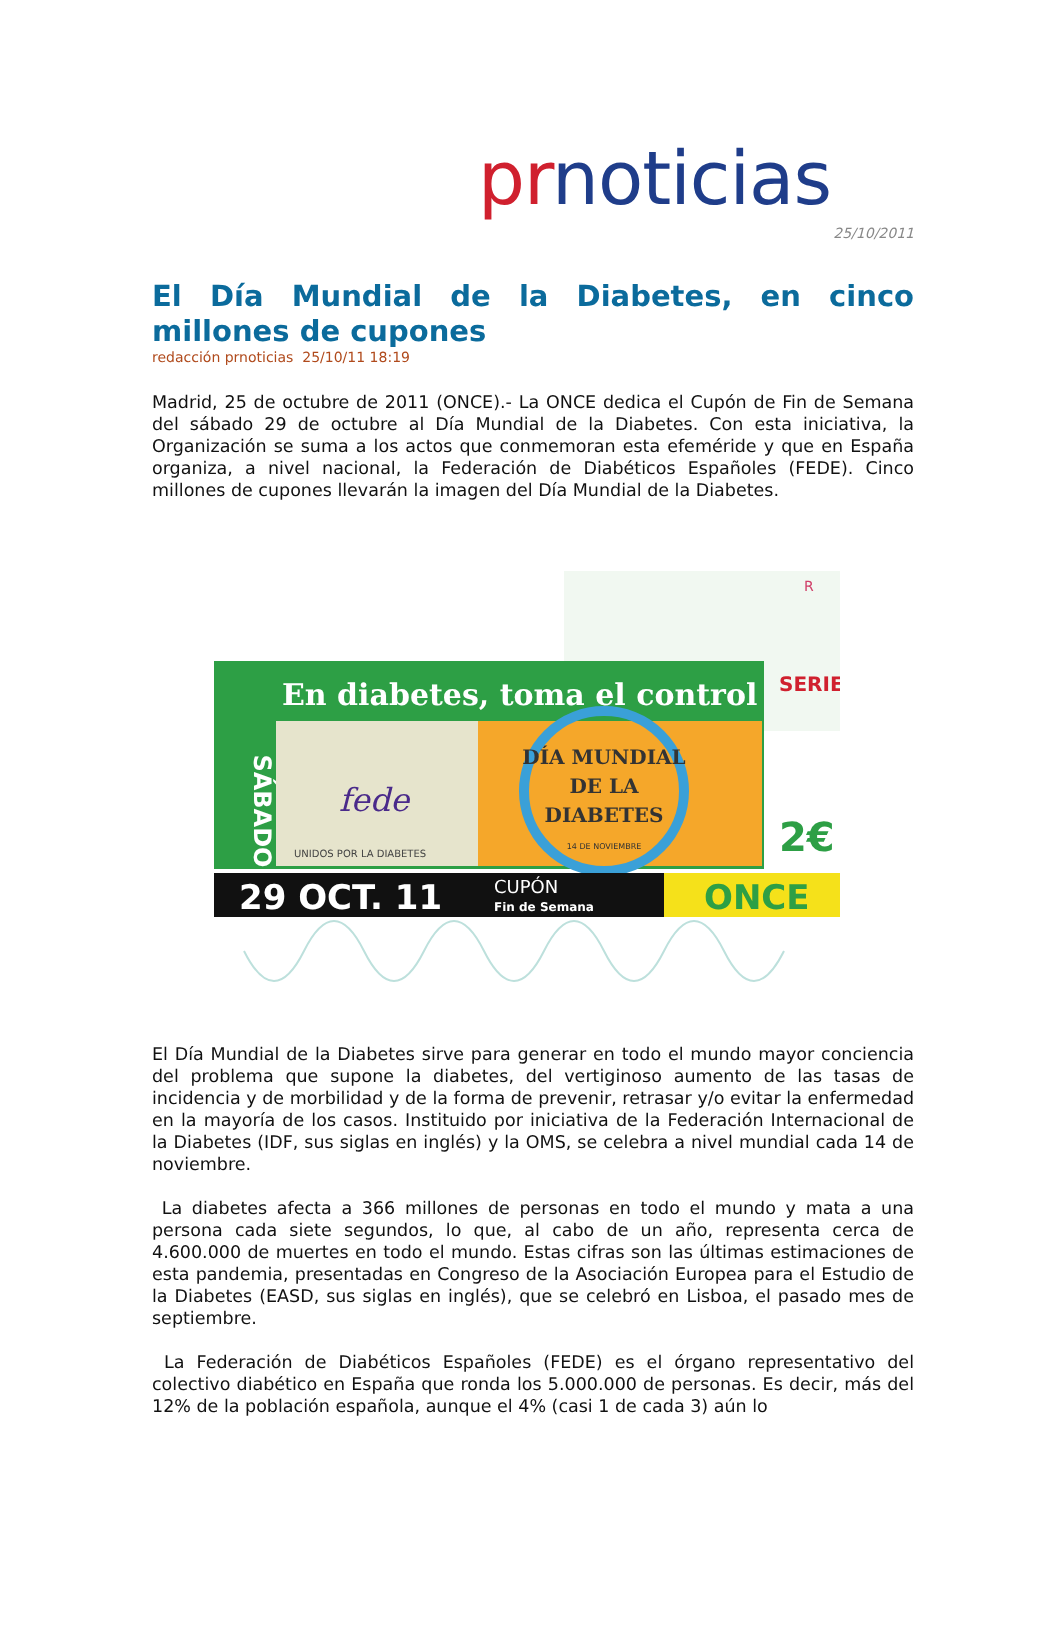pr noticias
25/10/2011
El Día Mundial de la Diabetes, en cinco millones de cupones
redacción prnoticias 25/10/11 18:19
Madrid, 25 de octubre de 2011 (ONCE).- La ONCE dedica el Cupón de Fin de Semana del sábado 29 de octubre al Día Mundial de la Diabetes. Con esta iniciativa, la Organización se suma a los actos que conmemoran esta efeméride y que en España organiza, a nivel nacional, la Federación de Diabéticos Españoles (FEDE). Cinco millones de cupones llevarán la imagen del Día Mundial de la Diabetes.
R
En diabetes, toma el control
SÁBADO
fede
UNIDOS POR LA DIABETES
DÍA MUNDIAL
DE LA
DIABETES
14 DE NOVIEMBRE
SERIE
2€
29 OCT. 11
CUPÓN
Fin de Semana
ONCE
El Día Mundial de la Diabetes sirve para generar en todo el mundo mayor conciencia del problema que supone la diabetes, del vertiginoso aumento de las tasas de incidencia y de morbilidad y de la forma de prevenir, retrasar y/o evitar la enfermedad en la mayoría de los casos. Instituido por iniciativa de la Federación Internacional de la Diabetes (IDF, sus siglas en inglés) y la OMS, se celebra a nivel mundial cada 14 de noviembre.
La diabetes afecta a 366 millones de personas en todo el mundo y mata a una persona cada siete segundos, lo que, al cabo de un año, representa cerca de 4.600.000 de muertes en todo el mundo. Estas cifras son las últimas estimaciones de esta pandemia, presentadas en Congreso de la Asociación Europea para el Estudio de la Diabetes (EASD, sus siglas en inglés), que se celebró en Lisboa, el pasado mes de septiembre.
La Federación de Diabéticos Españoles (FEDE) es el órgano representativo del colectivo diabético en España que ronda los 5.000.000 de personas. Es decir, más del 12% de la población española, aunque el 4% (casi 1 de cada 3) aún lo